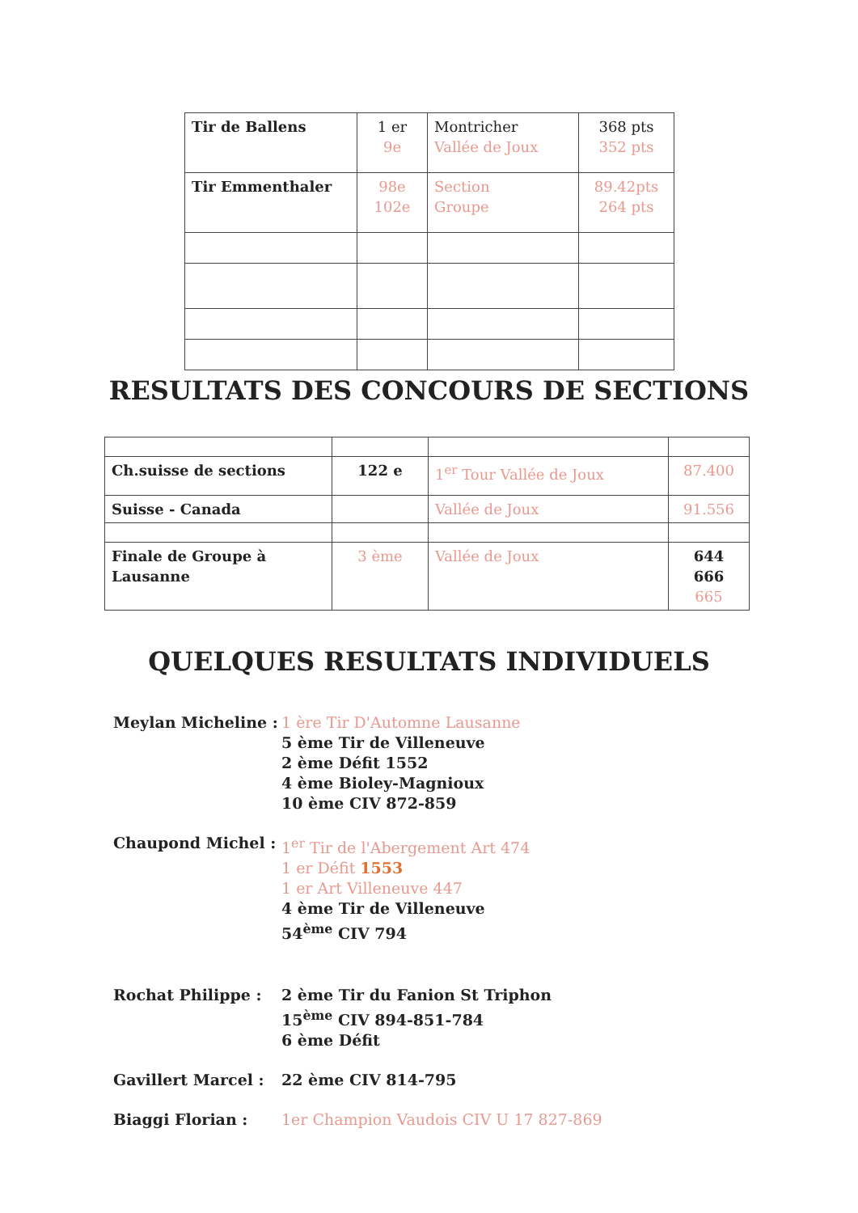| Tir de Ballens | 1 er 9e | Montricher Vallée de Joux | 368 pts 352 pts |
| Tir Emmenthaler | 98e 102e | Section Groupe | 89.42pts 264 pts |
RESULTATS DES CONCOURS DE SECTIONS
| Ch.suisse de sections | 122 e | 1<sup>er</sup> Tour Vallée de Joux | 87.400 |
| Suisse - Canada | | Vallée de Joux | 91.556 |
| Finale de Groupe à Lausanne | 3 ème | Vallée de Joux | 644 666 665 |
QUELQUES RESULTATS INDIVIDUELS
Meylan Micheline : 1 ère Tir D'Automne Lausanne
5 ème Tir de Villeneuve
2 ème Défit 1552
4 ème Bioley-Magnioux
10 ème CIV 872-859
Chaupond Michel : 1<sup>er</sup> Tir de l'Abergement Art 474
1 er Défit 1553
1 er Art Villeneuve 447
4 ème Tir de Villeneuve
54<sup>ème</sup> CIV 794
Rochat Philippe : 2 ème Tir du Fanion St Triphon
15<sup>ème</sup> CIV 894-851-784
6 ème Défit
Gavillert Marcel : 22 ème CIV 814-795
Biaggi Florian : 1er Champion Vaudois CIV U 17 827-869